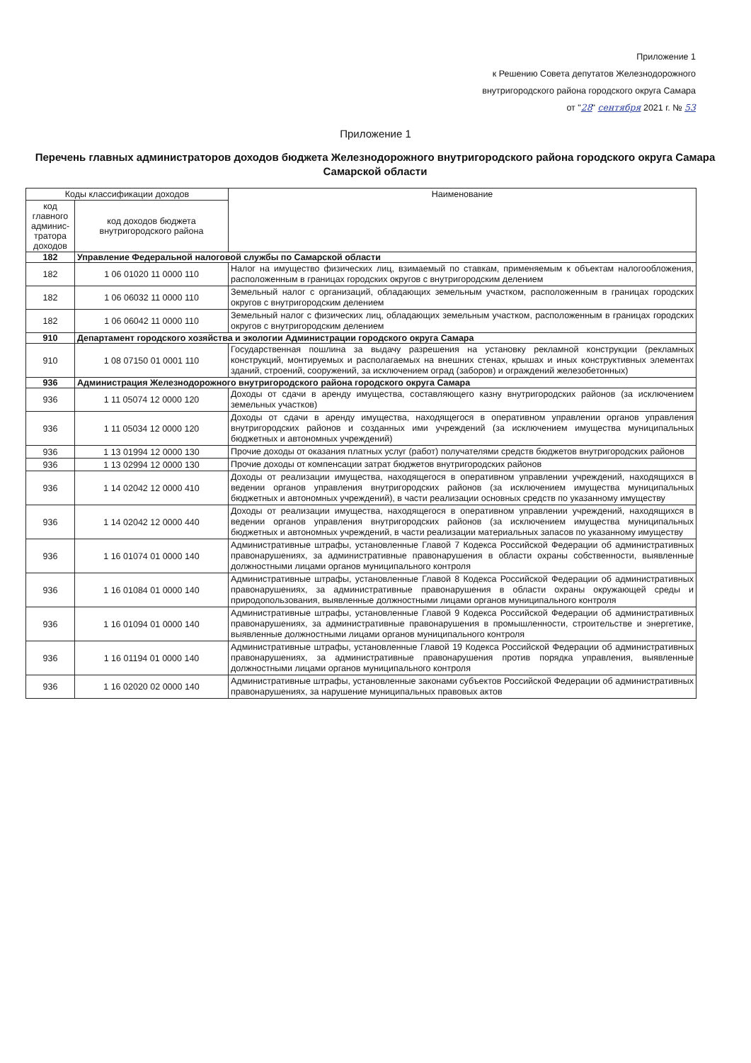Приложение 1
к Решению Совета депутатов Железнодорожного
внутригородского района городского округа Самара
от "28" сентября 2021 г. № 53
Приложение 1
Перечень главных администраторов доходов бюджета Железнодорожного внутригородского района городского округа Самара Самарской области
| Коды классификации доходов | | Наименование |
| --- | --- | --- |
| код главного админис-тратора доходов | код доходов бюджета внутригородского района | |
| 182 | Управление Федеральной налоговой службы по Самарской области | |
| 182 | 1 06 01020 11 0000 110 | Налог на имущество физических лиц, взимаемый по ставкам, применяемым к объектам налогообложения, расположенным в границах городских округов с внутригородским делением |
| 182 | 1 06 06032 11 0000 110 | Земельный налог с организаций, обладающих земельным участком, расположенным в границах городских округов с внутригородским делением |
| 182 | 1 06 06042 11 0000 110 | Земельный налог с физических лиц, обладающих земельным участком, расположенным в границах городских округов с внутригородским делением |
| 910 | Департамент городского хозяйства и экологии Администрации городского округа Самара | |
| 910 | 1 08 07150 01 0001 110 | Государственная пошлина за выдачу разрешения на установку рекламной конструкции (рекламных конструкций, монтируемых и располагаемых на внешних стенах, крышах и иных конструктивных элементах зданий, строений, сооружений, за исключением оград (заборов) и ограждений железобетонных) |
| 936 | Администрация Железнодорожного внутригородского района городского округа Самара | |
| 936 | 1 11 05074 12 0000 120 | Доходы от сдачи в аренду имущества, составляющего казну внутригородских районов (за исключением земельных участков) |
| 936 | 1 11 05034 12 0000 120 | Доходы от сдачи в аренду имущества, находящегося в оперативном управлении органов управления внутригородских районов и созданных ими учреждений (за исключением имущества муниципальных бюджетных и автономных учреждений) |
| 936 | 1 13 01994 12 0000 130 | Прочие доходы от оказания платных услуг (работ) получателями средств бюджетов внутригородских районов |
| 936 | 1 13 02994 12 0000 130 | Прочие доходы от компенсации затрат бюджетов внутригородских районов |
| 936 | 1 14 02042 12 0000 410 | Доходы от реализации имущества, находящегося в оперативном управлении учреждений, находящихся в ведении органов управления внутригородских районов (за исключением имущества муниципальных бюджетных и автономных учреждений), в части реализации основных средств по указанному имуществу |
| 936 | 1 14 02042 12 0000 440 | Доходы от реализации имущества, находящегося в оперативном управлении учреждений, находящихся в ведении органов управления внутригородских районов (за исключением имущества муниципальных бюджетных и автономных учреждений, в части реализации материальных запасов по указанному имуществу |
| 936 | 1 16 01074 01 0000 140 | Административные штрафы, установленные Главой 7 Кодекса Российской Федерации об административных правонарушениях, за административные правонарушения в области охраны собственности, выявленные должностными лицами органов муниципального контроля |
| 936 | 1 16 01084 01 0000 140 | Административные штрафы, установленные Главой 8 Кодекса Российской Федерации об административных правонарушениях, за административные правонарушения в области охраны окружающей среды и природопользования, выявленные должностными лицами органов муниципального контроля |
| 936 | 1 16 01094 01 0000 140 | Административные штрафы, установленные Главой 9 Кодекса Российской Федерации об административных правонарушениях, за административные правонарушения в промышленности, строительстве и энергетике, выявленные должностными лицами органов муниципального контроля |
| 936 | 1 16 01194 01 0000 140 | Административные штрафы, установленные Главой 19 Кодекса Российской Федерации об административных правонарушениях, за административные правонарушения против порядка управления, выявленные должностными лицами органов муниципального контроля |
| 936 | 1 16 02020 02 0000 140 | Административные штрафы, установленные законами субъектов Российской Федерации об административных правонарушениях, за нарушение муниципальных правовых актов |